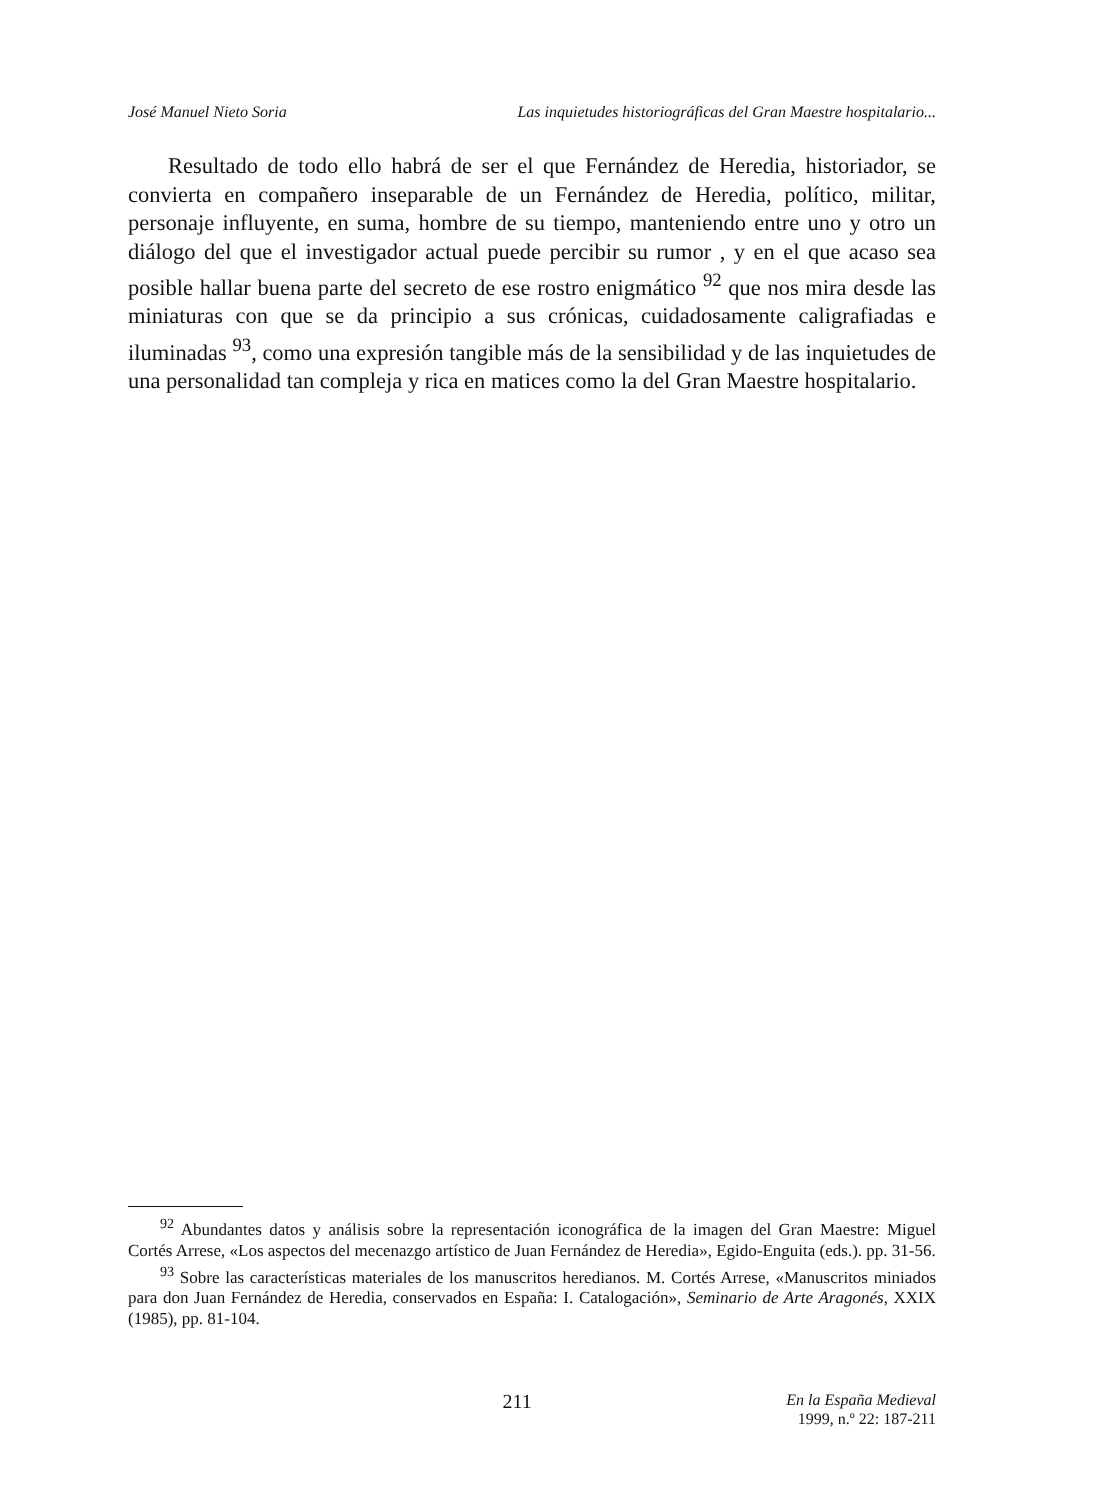José Manuel Nieto Soria Las inquietudes historiográficas del Gran Maestre hospitalario...
Resultado de todo ello habrá de ser el que Fernández de Heredia, historiador, se convierta en compañero inseparable de un Fernández de Heredia, político, militar, personaje influyente, en suma, hombre de su tiempo, manteniendo entre uno y otro un diálogo del que el investigador actual puede percibir su rumor , y en el que acaso sea posible hallar buena parte del secreto de ese rostro enigmático <sup>92</sup> que nos mira desde las miniaturas con que se da principio a sus crónicas, cuidadosamente caligrafiadas e iluminadas <sup>93</sup>, como una expresión tangible más de la sensibilidad y de las inquietudes de una personalidad tan compleja y rica en matices como la del Gran Maestre hospitalario.
<sup>92</sup> Abundantes datos y análisis sobre la representación iconográfica de la imagen del Gran Maestre: Miguel Cortés Arrese, «Los aspectos del mecenazgo artístico de Juan Fernández de Heredia», Egido-Enguita (eds.). pp. 31-56.
<sup>93</sup> Sobre las características materiales de los manuscritos heredianos. M. Cortés Arrese, «Manuscritos miniados para don Juan Fernández de Heredia, conservados en España: I. Catalogación», Seminario de Arte Aragonés, XXIX (1985), pp. 81-104.
211 En la España Medieval
1999, n.º 22: 187-211